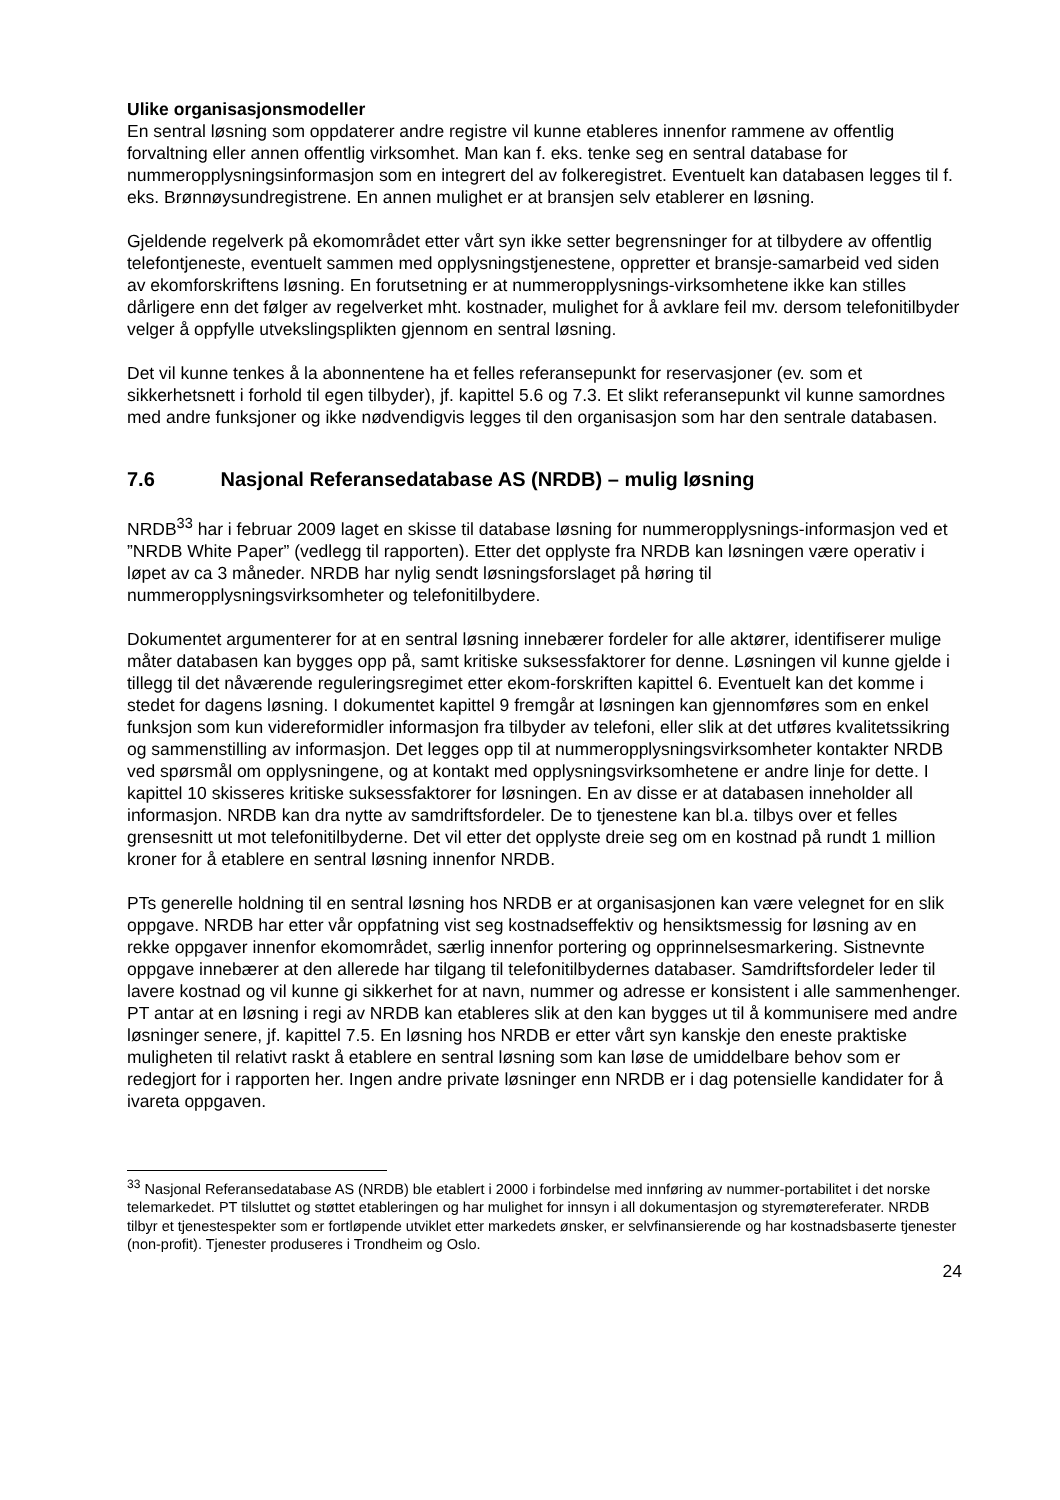Ulike organisasjonsmodeller
En sentral løsning som oppdaterer andre registre vil kunne etableres innenfor rammene av offentlig forvaltning eller annen offentlig virksomhet. Man kan f. eks. tenke seg en sentral database for nummeropplysningsinformasjon som en integrert del av folkeregistret. Eventuelt kan databasen legges til f. eks. Brønnøysundregistrene. En annen mulighet er at bransjen selv etablerer en løsning.
Gjeldende regelverk på ekomområdet etter vårt syn ikke setter begrensninger for at tilbydere av offentlig telefontjeneste, eventuelt sammen med opplysningstjenestene, oppretter et bransje-samarbeid ved siden av ekomforskriftens løsning. En forutsetning er at nummeropplysnings-virksomhetene ikke kan stilles dårligere enn det følger av regelverket mht. kostnader, mulighet for å avklare feil mv. dersom telefonitilbyder velger å oppfylle utvekslingsplikten gjennom en sentral løsning.
Det vil kunne tenkes å la abonnentene ha et felles referansepunkt for reservasjoner (ev. som et sikkerhetsnett i forhold til egen tilbyder), jf. kapittel 5.6 og 7.3. Et slikt referansepunkt vil kunne samordnes med andre funksjoner og ikke nødvendigvis legges til den organisasjon som har den sentrale databasen.
7.6 Nasjonal Referansedatabase AS (NRDB) – mulig løsning
NRDB<sup>33</sup> har i februar 2009 laget en skisse til database løsning for nummeropplysnings-informasjon ved et ”NRDB White Paper” (vedlegg til rapporten). Etter det opplyste fra NRDB kan løsningen være operativ i løpet av ca 3 måneder. NRDB har nylig sendt løsningsforslaget på høring til nummeropplysningsvirksomheter og telefonitilbydere.
Dokumentet argumenterer for at en sentral løsning innebærer fordeler for alle aktører, identifiserer mulige måter databasen kan bygges opp på, samt kritiske suksessfaktorer for denne. Løsningen vil kunne gjelde i tillegg til det nåværende reguleringsregimet etter ekom-forskriften kapittel 6. Eventuelt kan det komme i stedet for dagens løsning. I dokumentet kapittel 9 fremgår at løsningen kan gjennomføres som en enkel funksjon som kun videreformidler informasjon fra tilbyder av telefoni, eller slik at det utføres kvalitetssikring og sammenstilling av informasjon. Det legges opp til at nummeropplysningsvirksomheter kontakter NRDB ved spørsmål om opplysningene, og at kontakt med opplysningsvirksomhetene er andre linje for dette. I kapittel 10 skisseres kritiske suksessfaktorer for løsningen. En av disse er at databasen inneholder all informasjon. NRDB kan dra nytte av samdriftsfordeler. De to tjenestene kan bl.a. tilbys over et felles grensesnitt ut mot telefonitilbyderne. Det vil etter det opplyste dreie seg om en kostnad på rundt 1 million kroner for å etablere en sentral løsning innenfor NRDB.
PTs generelle holdning til en sentral løsning hos NRDB er at organisasjonen kan være velegnet for en slik oppgave. NRDB har etter vår oppfatning vist seg kostnadseffektiv og hensiktsmessig for løsning av en rekke oppgaver innenfor ekomområdet, særlig innenfor portering og opprinnelsesmarkering. Sistnevnte oppgave innebærer at den allerede har tilgang til telefonitilbydernes databaser. Samdriftsfordeler leder til lavere kostnad og vil kunne gi sikkerhet for at navn, nummer og adresse er konsistent i alle sammenhenger. PT antar at en løsning i regi av NRDB kan etableres slik at den kan bygges ut til å kommunisere med andre løsninger senere, jf. kapittel 7.5. En løsning hos NRDB er etter vårt syn kanskje den eneste praktiske muligheten til relativt raskt å etablere en sentral løsning som kan løse de umiddelbare behov som er redegjort for i rapporten her. Ingen andre private løsninger enn NRDB er i dag potensielle kandidater for å ivareta oppgaven.
<sup>33</sup> Nasjonal Referansedatabase AS (NRDB) ble etablert i 2000 i forbindelse med innføring av nummer-portabilitet i det norske telemarkedet. PT tilsluttet og støttet etableringen og har mulighet for innsyn i all dokumentasjon og styremøtereferater. NRDB tilbyr et tjenestespekter som er fortløpende utviklet etter markedets ønsker, er selvfinansierende og har kostnadsbaserte tjenester (non-profit). Tjenester produseres i Trondheim og Oslo.
24